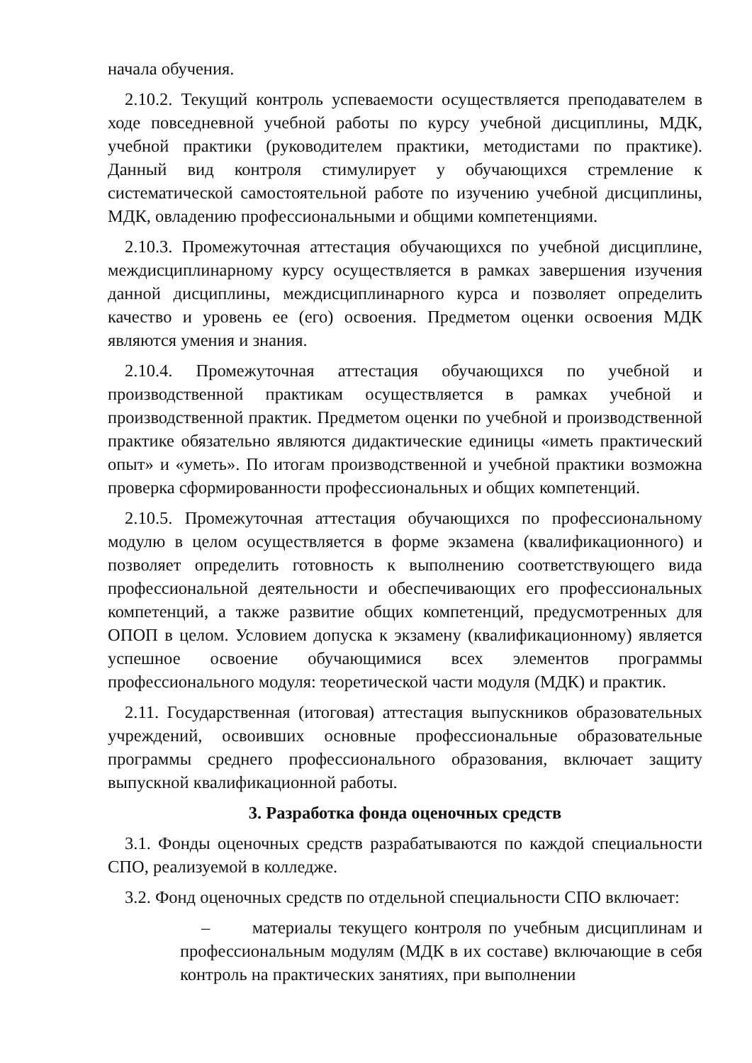начала обучения.
2.10.2. Текущий контроль успеваемости осуществляется преподавателем в ходе повседневной учебной работы по курсу учебной дисциплины, МДК, учебной практики (руководителем практики, методистами по практике). Данный вид контроля стимулирует у обучающихся стремление к систематической самостоятельной работе по изучению учебной дисциплины, МДК, овладению профессиональными и общими компетенциями.
2.10.3. Промежуточная аттестация обучающихся по учебной дисциплине, междисциплинарному курсу осуществляется в рамках завершения изучения данной дисциплины, междисциплинарного курса и позволяет определить качество и уровень ее (его) освоения. Предметом оценки освоения МДК являются умения и знания.
2.10.4. Промежуточная аттестация обучающихся по учебной и производственной практикам осуществляется в рамках учебной и производственной практик. Предметом оценки по учебной и производственной практике обязательно являются дидактические единицы «иметь практический опыт» и «уметь». По итогам производственной и учебной практики возможна проверка сформированности профессиональных и общих компетенций.
2.10.5. Промежуточная аттестация обучающихся по профессиональному модулю в целом осуществляется в форме экзамена (квалификационного) и позволяет определить готовность к выполнению соответствующего вида профессиональной деятельности и обеспечивающих его профессиональных компетенций, а также развитие общих компетенций, предусмотренных для ОПОП в целом. Условием допуска к экзамену (квалификационному) является успешное освоение обучающимися всех элементов программы профессионального модуля: теоретической части модуля (МДК) и практик.
2.11. Государственная (итоговая) аттестация выпускников образовательных учреждений, освоивших основные профессиональные образовательные программы среднего профессионального образования, включает защиту выпускной квалификационной работы.
3. Разработка фонда оценочных средств
3.1. Фонды оценочных средств разрабатываются по каждой специальности СПО, реализуемой в колледже.
3.2. Фонд оценочных средств по отдельной специальности СПО включает:
– материалы текущего контроля по учебным дисциплинам и профессиональным модулям (МДК в их составе) включающие в себя контроль на практических занятиях, при выполнении